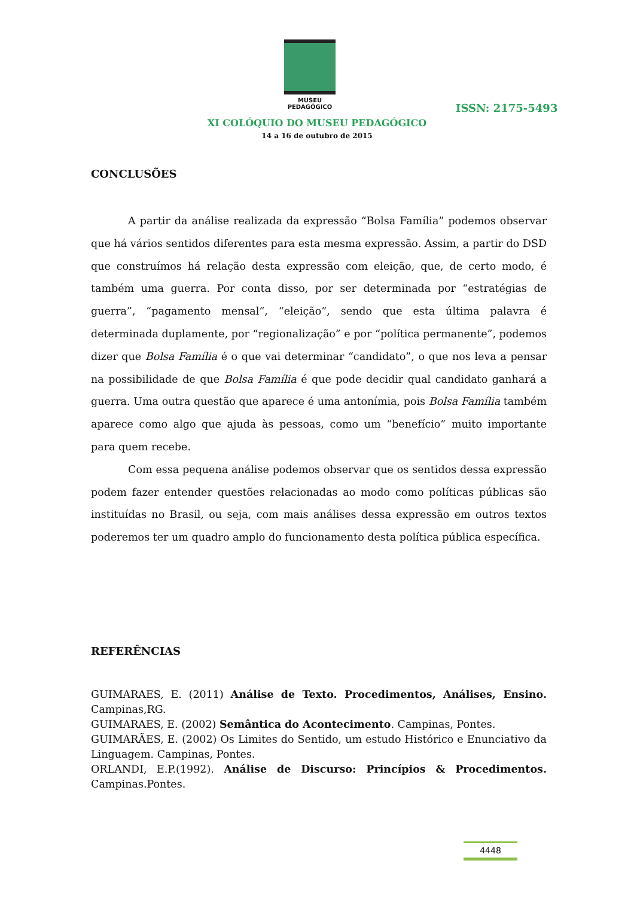MUSEU PEDAGÓGICO
ISSN: 2175-5493
XI COLÓQUIO DO MUSEU PEDAGÓGICO
14 a 16 de outubro de 2015
CONCLUSÕES
A partir da análise realizada da expressão “Bolsa Família” podemos observar que há vários sentidos diferentes para esta mesma expressão. Assim, a partir do DSD que construímos há relação desta expressão com eleição, que, de certo modo, é também uma guerra. Por conta disso, por ser determinada por “estratégias de guerra”, “pagamento mensal”, “eleição”, sendo que esta última palavra é determinada duplamente, por “regionalização” e por “política permanente”, podemos dizer que Bolsa Família é o que vai determinar “candidato”, o que nos leva a pensar na possibilidade de que Bolsa Família é que pode decidir qual candidato ganhará a guerra. Uma outra questão que aparece é uma antonímia, pois Bolsa Família também aparece como algo que ajuda às pessoas, como um “benefício” muito importante para quem recebe.
Com essa pequena análise podemos observar que os sentidos dessa expressão podem fazer entender questões relacionadas ao modo como políticas públicas são instituídas no Brasil, ou seja, com mais análises dessa expressão em outros textos poderemos ter um quadro amplo do funcionamento desta política pública específica.
REFERÊNCIAS
GUIMARAES, E. (2011) Análise de Texto. Procedimentos, Análises, Ensino. Campinas,RG.
GUIMARAES, E. (2002) Semântica do Acontecimento. Campinas, Pontes.
GUIMARÃES, E. (2002) Os Limites do Sentido, um estudo Histórico e Enunciativo da Linguagem. Campinas, Pontes.
ORLANDI, E.P.(1992). Análise de Discurso: Princípios & Procedimentos. Campinas.Pontes.
4448